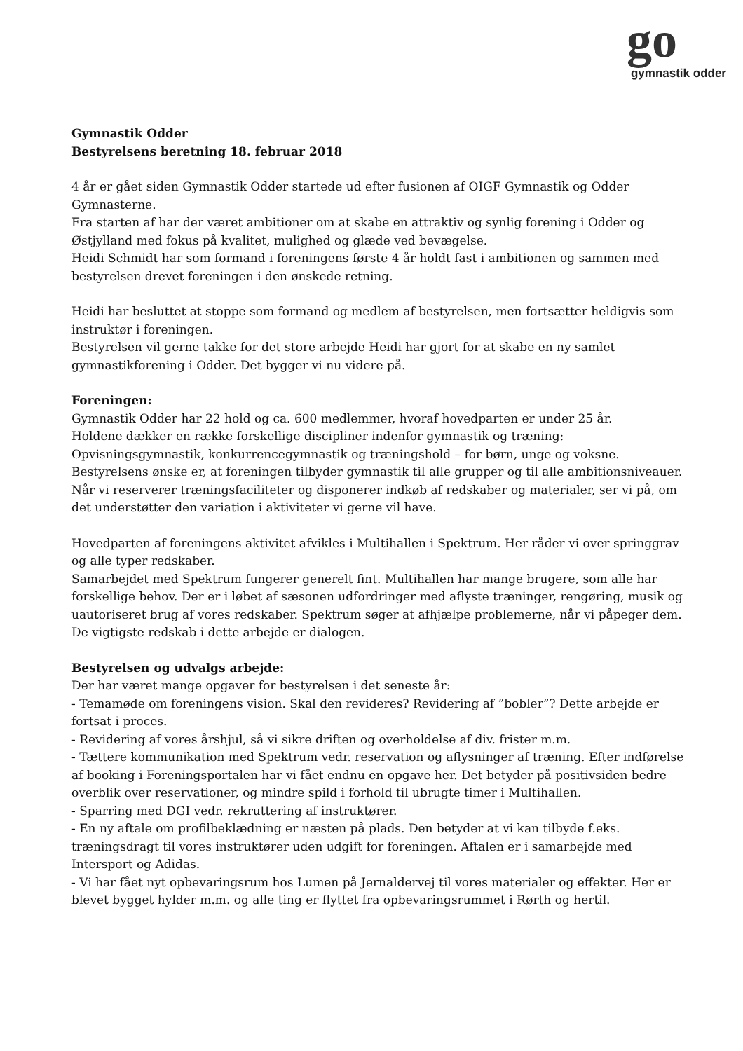go
gymnastik odder
Gymnastik Odder
Bestyrelsens beretning 18. februar 2018
4 år er gået siden Gymnastik Odder startede ud efter fusionen af OIGF Gymnastik og Odder Gymnasterne.
Fra starten af har der været ambitioner om at skabe en attraktiv og synlig forening i Odder og Østjylland med fokus på kvalitet, mulighed og glæde ved bevægelse.
Heidi Schmidt har som formand i foreningens første 4 år holdt fast i ambitionen og sammen med bestyrelsen drevet foreningen i den ønskede retning.
Heidi har besluttet at stoppe som formand og medlem af bestyrelsen, men fortsætter heldigvis som instruktør i foreningen.
Bestyrelsen vil gerne takke for det store arbejde Heidi har gjort for at skabe en ny samlet gymnastikforening i Odder. Det bygger vi nu videre på.
Foreningen:
Gymnastik Odder har 22 hold og ca. 600 medlemmer, hvoraf hovedparten er under 25 år.
Holdene dækker en række forskellige discipliner indenfor gymnastik og træning: Opvisningsgymnastik, konkurrencegymnastik og træningshold – for børn, unge og voksne.
Bestyrelsens ønske er, at foreningen tilbyder gymnastik til alle grupper og til alle ambitionsniveauer. Når vi reserverer træningsfaciliteter og disponerer indkøb af redskaber og materialer, ser vi på, om det understøtter den variation i aktiviteter vi gerne vil have.
Hovedparten af foreningens aktivitet afvikles i Multihallen i Spektrum. Her råder vi over springgrav og alle typer redskaber.
Samarbejdet med Spektrum fungerer generelt fint. Multihallen har mange brugere, som alle har forskellige behov. Der er i løbet af sæsonen udfordringer med aflyste træninger, rengøring, musik og uautoriseret brug af vores redskaber. Spektrum søger at afhjælpe problemerne, når vi påpeger dem. De vigtigste redskab i dette arbejde er dialogen.
Bestyrelsen og udvalgs arbejde:
Der har været mange opgaver for bestyrelsen i det seneste år:
- Temamøde om foreningens vision. Skal den revideres? Revidering af ”bobler”? Dette arbejde er fortsat i proces.
- Revidering af vores årshjul, så vi sikre driften og overholdelse af div. frister m.m.
- Tættere kommunikation med Spektrum vedr. reservation og aflysninger af træning. Efter indførelse af booking i Foreningsportalen har vi fået endnu en opgave her. Det betyder på positivsiden bedre overblik over reservationer, og mindre spild i forhold til ubrugte timer i Multihallen.
- Sparring med DGI vedr. rekruttering af instruktører.
- En ny aftale om profilbeklædning er næsten på plads. Den betyder at vi kan tilbyde f.eks. træningsdragt til vores instruktører uden udgift for foreningen. Aftalen er i samarbejde med Intersport og Adidas.
- Vi har fået nyt opbevaringsrum hos Lumen på Jernaldervej til vores materialer og effekter. Her er blevet bygget hylder m.m. og alle ting er flyttet fra opbevaringsrummet i Rørth og hertil.